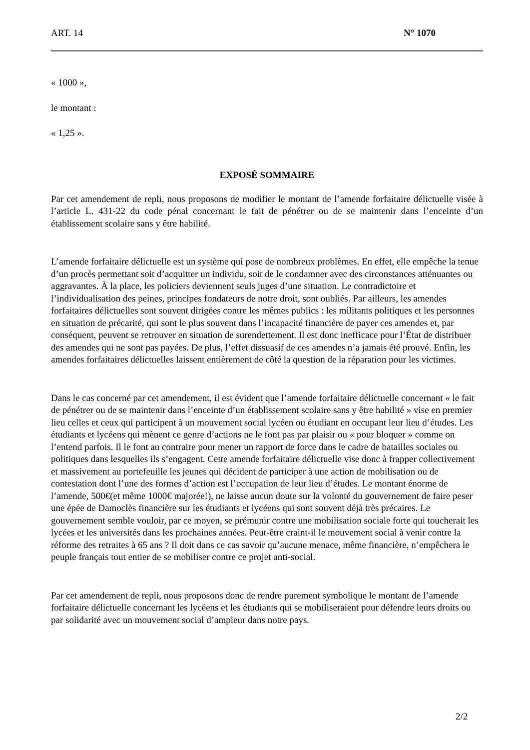ART. 14 N° 1070
« 1000 »,
le montant :
« 1,25 ».
EXPOSÉ SOMMAIRE
Par cet amendement de repli, nous proposons de modifier le montant de l’amende forfaitaire délictuelle visée à l’article L. 431-22 du code pénal concernant le fait de pénétrer ou de se maintenir dans l’enceinte d’un établissement scolaire sans y être habilité.
L’amende forfaitaire délictuelle est un système qui pose de nombreux problèmes. En effet, elle empêche la tenue d’un procès permettant soit d’acquitter un individu, soit de le condamner avec des circonstances atténuantes ou aggravantes. À la place, les policiers deviennent seuls juges d’une situation. Le contradictoire et l’individualisation des peines, principes fondateurs de notre droit, sont oubliés. Par ailleurs, les amendes forfaitaires délictuelles sont souvent dirigées contre les mêmes publics : les militants politiques et les personnes en situation de précarité, qui sont le plus souvent dans l’incapacité financière de payer ces amendes et, par conséquent, peuvent se retrouver en situation de surendettement. Il est donc inefficace pour l’État de distribuer des amendes qui ne sont pas payées. De plus, l’effet dissuasif de ces amendes n’a jamais été prouvé. Enfin, les amendes forfaitaires délictuelles laissent entièrement de côté la question de la réparation pour les victimes.
Dans le cas concerné par cet amendement, il est évident que l’amende forfaitaire délictuelle concernant « le fait de pénétrer ou de se maintenir dans l’enceinte d’un établissement scolaire sans y être habilité » vise en premier lieu celles et ceux qui participent à un mouvement social lycéen ou étudiant en occupant leur lieu d’études. Les étudiants et lycéens qui mènent ce genre d’actions ne le font pas par plaisir ou « pour bloquer » comme on l’entend parfois. Il le font au contraire pour mener un rapport de force dans le cadre de batailles sociales ou politiques dans lesquelles ils s’engagent. Cette amende forfaitaire délictuelle vise donc à frapper collectivement et massivement au portefeuille les jeunes qui décident de participer à une action de mobilisation ou de contestation dont l’une des formes d’action est l’occupation de leur lieu d’études. Le montant énorme de l’amende, 500€(et même 1000€ majorée!), ne laisse aucun doute sur la volonté du gouvernement de faire peser une épée de Damoclès financière sur les étudiants et lycéens qui sont souvent déjà très précaires. Le gouvernement semble vouloir, par ce moyen, se prémunir contre une mobilisation sociale forte qui toucherait les lycées et les universités dans les prochaines années. Peut-être craint-il le mouvement social à venir contre la réforme des retraites à 65 ans ? Il doit dans ce cas savoir qu’aucune menace, même financière, n’empêchera le peuple français tout entier de se mobiliser contre ce projet anti-social.
Par cet amendement de repli, nous proposons donc de rendre purement symbolique le montant de l’amende forfaitaire délictuelle concernant les lycéens et les étudiants qui se mobiliseraient pour défendre leurs droits ou par solidarité avec un mouvement social d’ampleur dans notre pays.
2/2